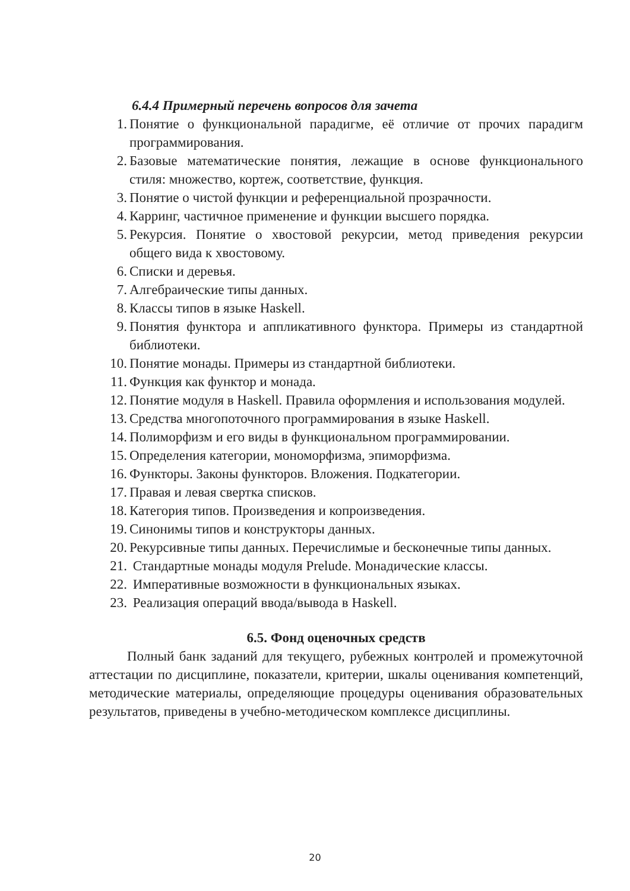6.4.4 Примерный перечень вопросов для зачета
1. Понятие о функциональной парадигме, её отличие от прочих парадигм программирования.
2. Базовые математические понятия, лежащие в основе функционального стиля: множество, кортеж, соответствие, функция.
3. Понятие о чистой функции и референциальной прозрачности.
4. Карринг, частичное применение и функции высшего порядка.
5. Рекурсия. Понятие о хвостовой рекурсии, метод приведения рекурсии общего вида к хвостовому.
6. Списки и деревья.
7. Алгебраические типы данных.
8. Классы типов в языке Haskell.
9. Понятия функтора и аппликативного функтора. Примеры из стандартной библиотеки.
10. Понятие монады. Примеры из стандартной библиотеки.
11. Функция как функтор и монада.
12. Понятие модуля в Haskell. Правила оформления и использования модулей.
13. Средства многопоточного программирования в языке Haskell.
14. Полиморфизм и его виды в функциональном программировании.
15. Определения категории, мономорфизма, эпиморфизма.
16. Функторы. Законы функторов. Вложения. Подкатегории.
17. Правая и левая свертка списков.
18. Категория типов. Произведения и копроизведения.
19. Синонимы типов и конструкторы данных.
20. Рекурсивные типы данных. Перечислимые и бесконечные типы данных.
21. Стандартные монады модуля Prelude. Монадические классы.
22. Императивные возможности в функциональных языках.
23. Реализация операций ввода/вывода в Haskell.
6.5. Фонд оценочных средств
Полный банк заданий для текущего, рубежных контролей и промежуточной аттестации по дисциплине, показатели, критерии, шкалы оценивания компетенций, методические материалы, определяющие процедуры оценивания образовательных результатов, приведены в учебно-методическом комплексе дисциплины.
20